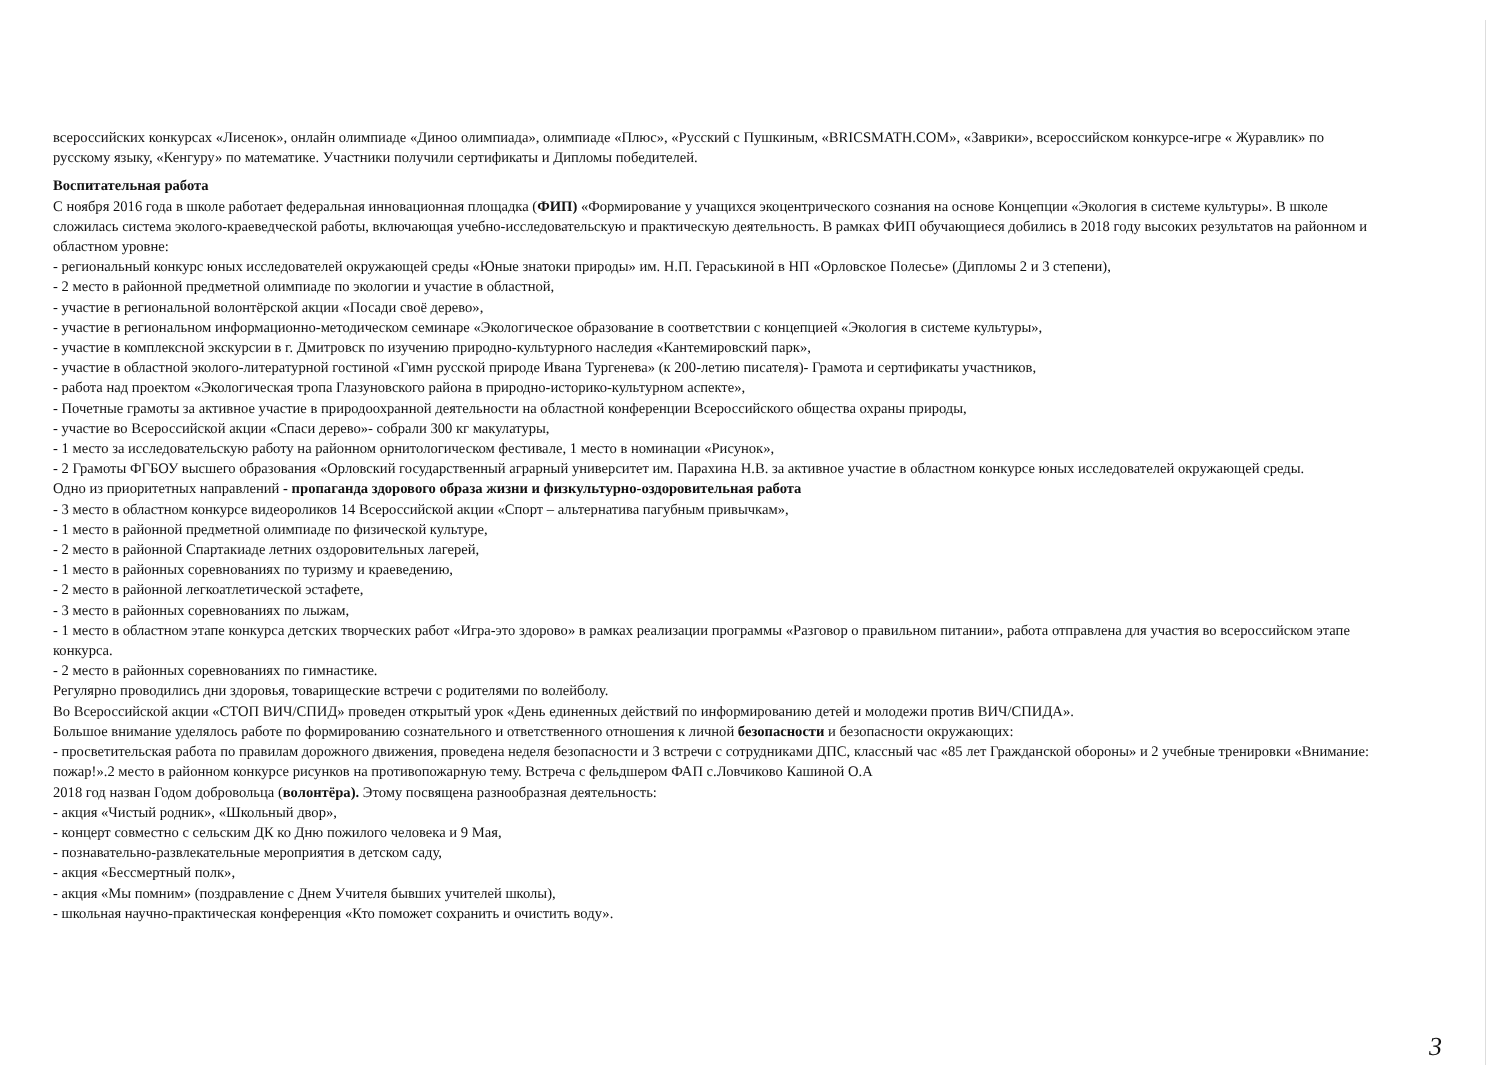всероссийских конкурсах «Лисенок», онлайн олимпиаде «Диноо олимпиада», олимпиаде «Плюс», «Русский с Пушкиным, «BRICSMATH.COM», «Заврики», всероссийском конкурсе-игре « Журавлик» по русскому языку, «Кенгуру» по математике. Участники получили сертификаты и Дипломы победителей.
Воспитательная работа
С ноября 2016 года в школе работает федеральная инновационная площадка (ФИП) «Формирование у учащихся экоцентрического сознания на основе Концепции «Экология в системе культуры». В школе сложилась система эколого-краеведческой работы, включающая учебно-исследовательскую и практическую деятельность. В рамках ФИП обучающиеся добились в 2018 году высоких результатов на районном и областном уровне:
- региональный конкурс юных исследователей окружающей среды «Юные знатоки природы» им. Н.П. Гераськиной в НП «Орловское Полесье» (Дипломы 2 и 3 степени),
- 2 место в районной предметной олимпиаде по экологии и участие в областной,
- участие в региональной волонтёрской акции «Посади своё дерево»,
- участие в региональном информационно-методическом семинаре «Экологическое образование в соответствии с концепцией «Экология в системе культуры»,
- участие в комплексной экскурсии в г. Дмитровск по изучению природно-культурного наследия «Кантемировский парк»,
- участие в областной эколого-литературной гостиной «Гимн русской природе Ивана Тургенева» (к 200-летию писателя)- Грамота и сертификаты участников,
- работа над проектом «Экологическая тропа Глазуновского района в природно-историко-культурном аспекте»,
- Почетные грамоты за активное участие в природоохранной деятельности на областной конференции Всероссийского общества охраны природы,
- участие во Всероссийской акции «Спаси дерево»- собрали 300 кг макулатуры,
- 1 место за исследовательскую работу на районном орнитологическом фестивале, 1 место в номинации «Рисунок»,
- 2 Грамоты ФГБОУ высшего образования «Орловский государственный аграрный университет им. Парахина Н.В. за активное участие в областном конкурсе юных исследователей окружающей среды.
Одно из приоритетных направлений - пропаганда здорового образа жизни и физкультурно-оздоровительная работа
- 3 место в областном конкурсе видеороликов 14 Всероссийской акции «Спорт – альтернатива пагубным привычкам»,
- 1 место в районной предметной олимпиаде по физической культуре,
- 2 место в районной Спартакиаде летних оздоровительных лагерей,
- 1 место в районных соревнованиях по туризму и краеведению,
- 2 место в районной легкоатлетической эстафете,
- 3 место в районных соревнованиях по лыжам,
- 1 место в областном этапе конкурса детских творческих работ «Игра-это здорово» в рамках реализации программы «Разговор о правильном питании», работа отправлена для участия во всероссийском этапе конкурса.
- 2 место в районных соревнованиях по гимнастике.
Регулярно проводились дни здоровья, товарищеские встречи с родителями по волейболу.
Во Всероссийской акции «СТОП ВИЧ/СПИД» проведен открытый урок «День единенных действий по информированию детей и молодежи против ВИЧ/СПИДА».
Большое внимание уделялось работе по формированию сознательного и ответственного отношения к личной безопасности и безопасности окружающих:
- просветительская работа по правилам дорожного движения, проведена неделя безопасности и 3 встречи с сотрудниками ДПС, классный час «85 лет Гражданской обороны» и 2 учебные тренировки «Внимание: пожар!».2 место в районном конкурсе рисунков на противопожарную тему. Встреча с фельдшером ФАП с.Ловчиково Кашиной О.А
2018 год назван Годом добровольца (волонтёра). Этому посвящена разнообразная деятельность:
- акция «Чистый родник», «Школьный двор»,
- концерт совместно с сельским ДК ко Дню пожилого человека и 9 Мая,
- познавательно-развлекательные мероприятия в детском саду,
- акция «Бессмертный полк»,
- акция «Мы помним» (поздравление с Днем Учителя бывших учителей школы),
- школьная научно-практическая конференция «Кто поможет сохранить и очистить воду».
3